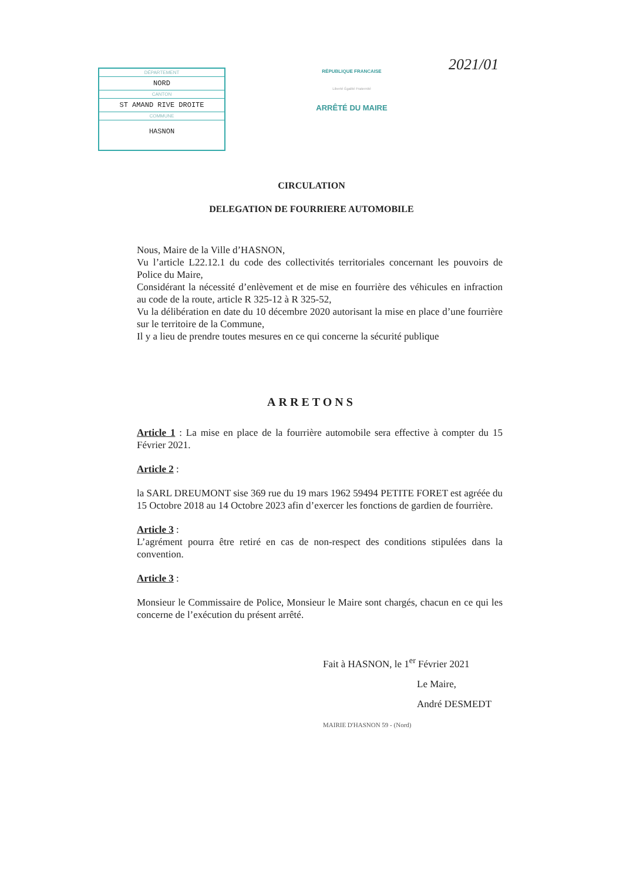DÉPARTEMENT
NORD
CANTON
ST AMAND RIVE DROITE
COMMUNE
HASNON
RÉPUBLIQUE FRANCAISE
Liberté Égalité Fraternité
ARRÊTÉ DU MAIRE
2021/01
CIRCULATION
DELEGATION DE FOURRIERE AUTOMOBILE
Nous, Maire de la Ville d’HASNON,
Vu l’article L22.12.1 du code des collectivités territoriales concernant les pouvoirs de Police du Maire,
Considérant la nécessité d’enlèvement et de mise en fourrière des véhicules en infraction au code de la route, article R 325-12 à R 325-52,
Vu la délibération en date du 10 décembre 2020 autorisant la mise en place d’une fourrière sur le territoire de la Commune,
Il y a lieu de prendre toutes mesures en ce qui concerne la sécurité publique
ARRETONS
Article 1 : La mise en place de la fourrière automobile sera effective à compter du 15 Février 2021.
Article 2 :
la SARL DREUMONT sise 369 rue du 19 mars 1962 59494 PETITE FORET est agréée du 15 Octobre 2018 au 14 Octobre 2023 afin d’exercer les fonctions de gardien de fourrière.
Article 3 :
L’agrément pourra être retiré en cas de non-respect des conditions stipulées dans la convention.
Article 3 :
Monsieur le Commissaire de Police, Monsieur le Maire sont chargés, chacun en ce qui les concerne de l’exécution du présent arrêté.
Fait à HASNON, le 1<sup>er</sup> Février 2021
Le Maire,
André DESMEDT
MAIRIE D'HASNON 59 - (Nord)